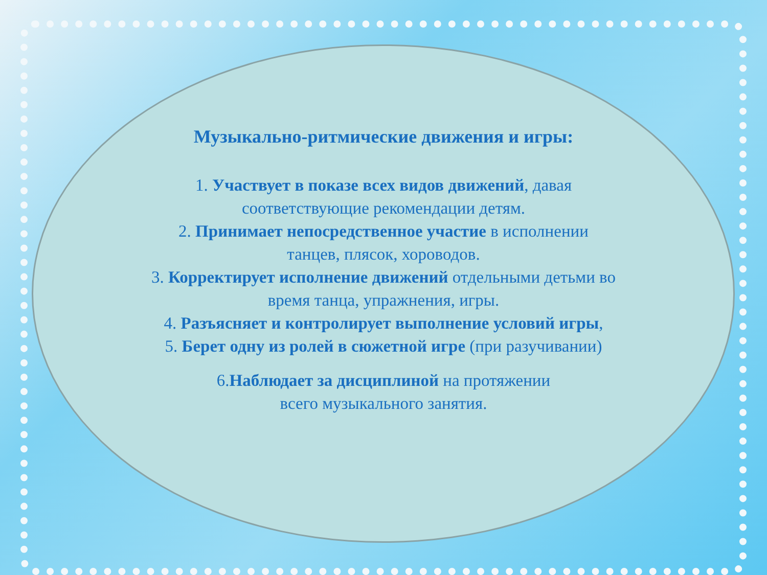Музыкально-ритмические движения и игры:
1. Участвует в показе всех видов движений, давая
соответствующие рекомендации детям.
2. Принимает непосредственное участие в исполнении
танцев, плясок, хороводов.
3. Корректирует исполнение движений отдельными детьми во
время танца, упражнения, игры.
4. Разъясняет и контролирует выполнение условий игры,
5. Берет одну из ролей в сюжетной игре (при разучивании)
6.Наблюдает за дисциплиной на протяжении
всего музыкального занятия.